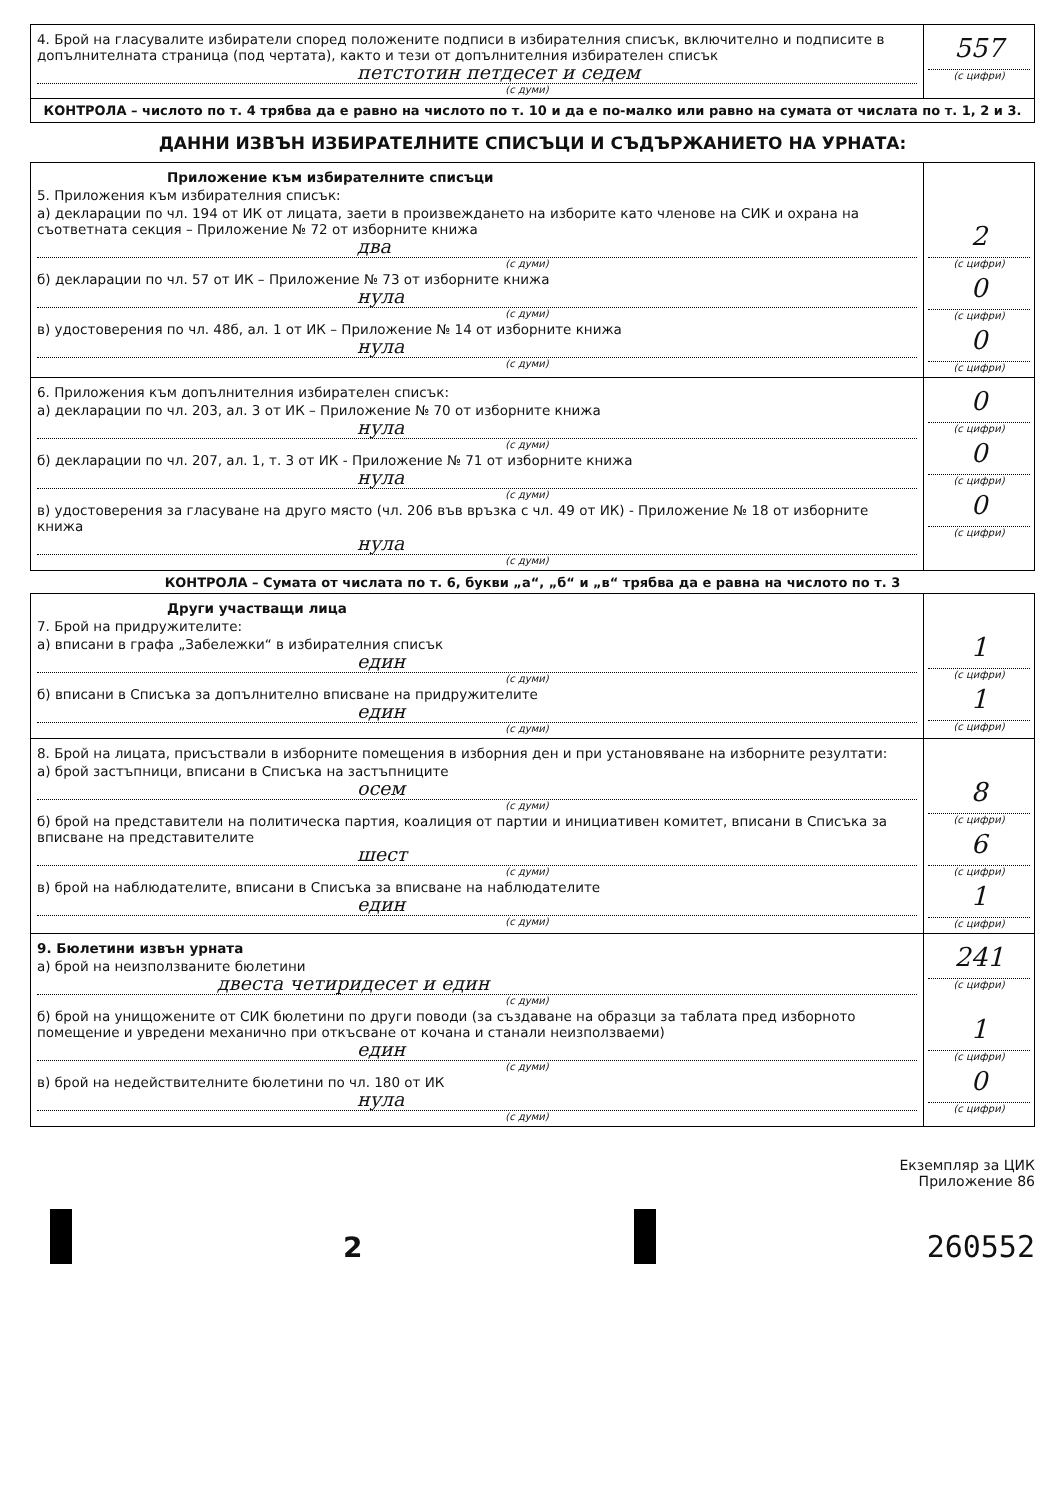4. Брой на гласувалите избиратели според положените подписи в избирателния списък, включително и подписите в допълнителната страница (под чертата), както и тези от допълнителния избирателен списък
петстотин петдесет и седем
(с думи)
557
(с цифри)
КОНТРОЛА – числото по т. 4 трябва да е равно на числото по т. 10 и да е по-малко или равно на сумата от числата по т. 1, 2 и 3.
ДАННИ ИЗВЪН ИЗБИРАТЕЛНИТЕ СПИСЪЦИ И СЪДЪРЖАНИЕТО НА УРНАТА:
Приложение към избирателните списъци
5. Приложения към избирателния списък:
а) декларации по чл. 194 от ИК от лицата, заети в произвеждането на изборите като членове на СИК и охрана на съответната секция – Приложение № 72 от изборните книжа
два
(с думи)
б) декларации по чл. 57 от ИК – Приложение № 73 от изборните книжа
нула
(с думи)
в) удостоверения по чл. 48б, ал. 1 от ИК – Приложение № 14 от изборните книжа
нула
(с думи)
2
(с цифри)
0
(с цифри)
0
(с цифри)
6. Приложения към допълнителния избирателен списък:
а) декларации по чл. 203, ал. 3 от ИК – Приложение № 70 от изборните книжа
нула
(с думи)
б) декларации по чл. 207, ал. 1, т. 3 от ИК - Приложение № 71 от изборните книжа
нула
(с думи)
в) удостоверения за гласуване на друго място (чл. 206 във връзка с чл. 49 от ИК) - Приложение № 18 от изборните книжа
нула
(с думи)
0
(с цифри)
0
(с цифри)
0
(с цифри)
КОНТРОЛА – Сумата от числата по т. 6, букви „а“, „б“ и „в“ трябва да е равна на числото по т. 3
Други участващи лица
7. Брой на придружителите:
а) вписани в графа „Забележки“ в избирателния списък
един
(с думи)
б) вписани в Списъка за допълнително вписване на придружителите
един
(с думи)
1
(с цифри)
1
(с цифри)
8. Брой на лицата, присъствали в изборните помещения в изборния ден и при установяване на изборните резултати:
а) брой застъпници, вписани в Списъка на застъпниците
осем
(с думи)
б) брой на представители на политическа партия, коалиция от партии и инициативен комитет, вписани в Списъка за вписване на представителите
шест
(с думи)
в) брой на наблюдателите, вписани в Списъка за вписване на наблюдателите
един
(с думи)
8
(с цифри)
6
(с цифри)
1
(с цифри)
9. Бюлетини извън урната
а) брой на неизползваните бюлетини
двеста четиридесет и един
(с думи)
б) брой на унищожените от СИК бюлетини по други поводи (за създаване на образци за таблата пред изборното помещение и увредени механично при откъсване от кочана и станали неизползваеми)
един
(с думи)
в) брой на недействителните бюлетини по чл. 180 от ИК
нула
(с думи)
241
(с цифри)
1
(с цифри)
0
(с цифри)
Екземпляр за ЦИК
Приложение 86
2
260552